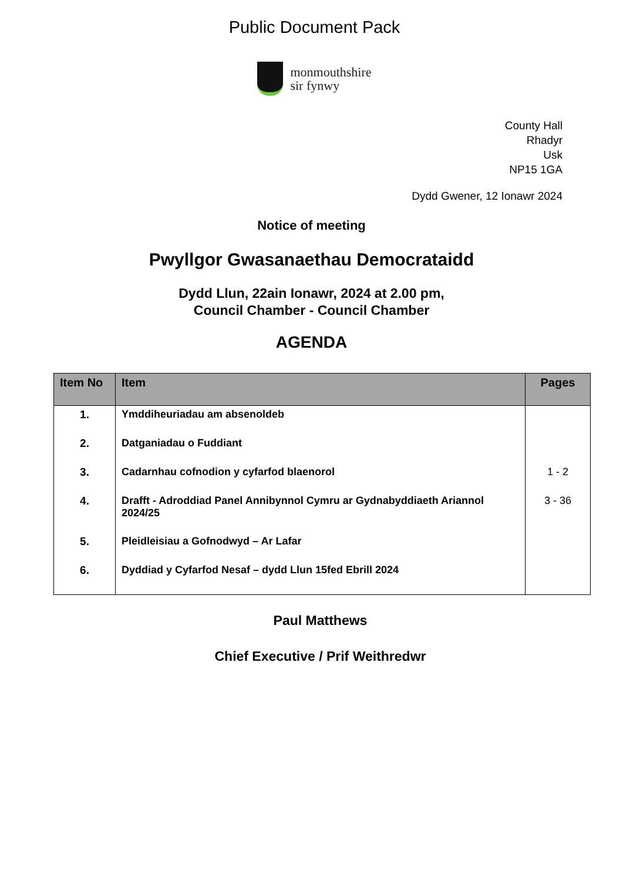Public Document Pack
monmouthshire
sir fynwy
County Hall
Rhadyr
Usk
NP15 1GA
Dydd Gwener, 12 Ionawr 2024
Notice of meeting
Pwyllgor Gwasanaethau Democrataidd
Dydd Llun, 22ain Ionawr, 2024 at 2.00 pm,
Council Chamber - Council Chamber
AGENDA
| Item No | Item | Pages |
| --- | --- | --- |
| 1. | Ymddiheuriadau am absenoldeb | |
| 2. | Datganiadau o Fuddiant | |
| 3. | Cadarnhau cofnodion y cyfarfod blaenorol | 1 - 2 |
| 4. | Drafft - Adroddiad Panel Annibynnol Cymru ar Gydnabyddiaeth Ariannol 2024/25 | 3 - 36 |
| 5. | Pleidleisiau a Gofnodwyd – Ar Lafar | |
| 6. | Dyddiad y Cyfarfod Nesaf – dydd Llun 15fed Ebrill 2024 | |
Paul Matthews
Chief Executive / Prif Weithredwr